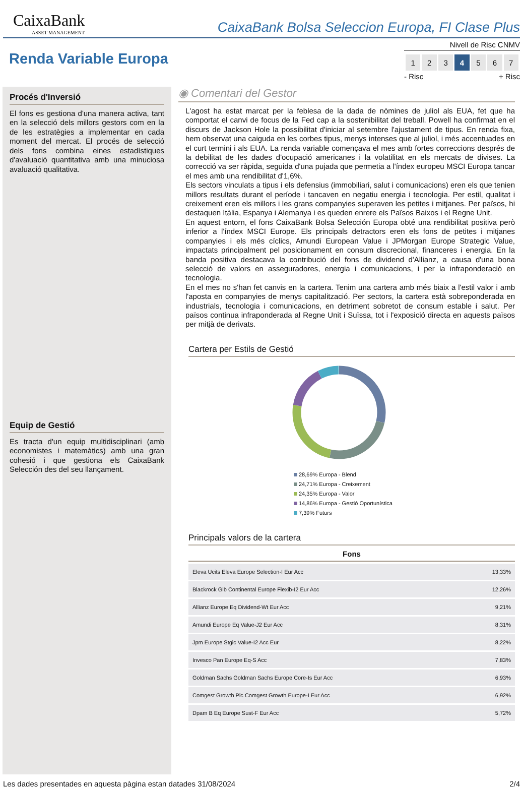CaixaBank
ASSET MANAGEMENT
CaixaBank Bolsa Seleccion Europa, FI Clase Plus
Renda Variable Europa
Nivell de Risc CNMV
| 1 | 2 | 3 | 4 | 5 | 6 | 7 |
- Risc + Risc
Procés d'Inversió
El fons es gestiona d'una manera activa, tant en la selecció dels millors gestors com en la de les estratègies a implementar en cada moment del mercat. El procés de selecció dels fons combina eines estadístiques d'avaluació quantitativa amb una minuciosa avaluació qualitativa.
Equip de Gestió
Es tracta d'un equip multidisciplinari (amb economistes i matemàtics) amb una gran cohesió i que gestiona els CaixaBank Selección des del seu llançament.
◉ Comentari del Gestor
L'agost ha estat marcat per la feblesa de la dada de nòmines de juliol als EUA, fet que ha comportat el canvi de focus de la Fed cap a la sostenibilitat del treball. Powell ha confirmat en el discurs de Jackson Hole la possibilitat d'iniciar al setembre l'ajustament de tipus. En renda fixa, hem observat una caiguda en les corbes tipus, menys intenses que al juliol, i més accentuades en el curt termini i als EUA. La renda variable començava el mes amb fortes correccions després de la debilitat de les dades d'ocupació americanes i la volatilitat en els mercats de divises. La correcció va ser ràpida, seguida d'una pujada que permetia a l'índex europeu MSCI Europa tancar el mes amb una rendibilitat d'1,6%.
Els sectors vinculats a tipus i els defensius (immobiliari, salut i comunicacions) eren els que tenien millors resultats durant el període i tancaven en negatiu energia i tecnologia. Per estil, qualitat i creixement eren els millors i les grans companyies superaven les petites i mitjanes. Per països, hi destaquen Itàlia, Espanya i Alemanya i es queden enrere els Països Baixos i el Regne Unit.
En aquest entorn, el fons CaixaBank Bolsa Selección Europa obté una rendibilitat positiva però inferior a l'índex MSCI Europe. Els principals detractors eren els fons de petites i mitjanes companyies i els més cíclics, Amundi European Value i JPMorgan Europe Strategic Value, impactats principalment pel posicionament en consum discrecional, financeres i energia. En la banda positiva destacava la contribució del fons de dividend d'Allianz, a causa d'una bona selecció de valors en asseguradores, energia i comunicacions, i per la infraponderació en tecnologia.
En el mes no s'han fet canvis en la cartera. Tenim una cartera amb més biaix a l'estil valor i amb l'aposta en companyies de menys capitalització. Per sectors, la cartera està sobreponderada en industrials, tecnologia i comunicacions, en detriment sobretot de consum estable i salut. Per països continua infraponderada al Regne Unit i Suïssa, tot i l'exposició directa en aquests països per mitjà de derivats.
Cartera per Estils de Gestió
28,69% Europa - Blend
24,71% Europa - Creixement
24,35% Europa - Valor
14,86% Europa - Gestió Oportunística
7,39% Futurs
Principals valors de la cartera
| Fons | |
| --- | --- |
| Eleva Ucits Eleva Europe Selection-I Eur Acc | 13,33% |
| Blackrock Glb Continental Europe Flexib-I2 Eur Acc | 12,26% |
| Allianz Europe Eq Dividend-Wt Eur Acc | 9,21% |
| Amundi Europe Eq Value-J2 Eur Acc | 8,31% |
| Jpm Europe Stgic Value-I2 Acc Eur | 8,22% |
| Invesco Pan Europe Eq-S Acc | 7,83% |
| Goldman Sachs Goldman Sachs Europe Core-Is Eur Acc | 6,93% |
| Comgest Growth Plc Comgest Growth Europe-I Eur Acc | 6,92% |
| Dpam B Eq Europe Sust-F Eur Acc | 5,72% |
Les dades presentades en aquesta pàgina estan datades 31/08/2024 2/4